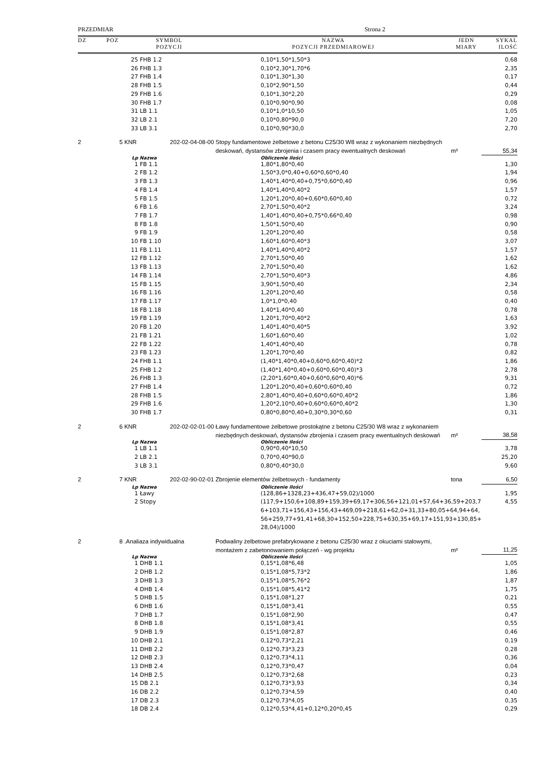PRZEDMIAR Strona 2
| DZ | POZ | SYMBOL POZYCJI | | NAZWA POZYCJI PRZEDMIAROWEJ | JEDN MIARY | SYKAL ILOŚĆ |
| --- | --- | --- | --- | --- | --- | --- |
| | | 25 | FHB 1.2 | 0,10*1,50*1,50*3 | | 0,68 |
| | | 26 | FHB 1.3 | 0,10*2,30*1,70*6 | | 2,35 |
| | | 27 | FHB 1.4 | 0,10*1,30*1,30 | | 0,17 |
| | | 28 | FHB 1.5 | 0,10*2,90*1,50 | | 0,44 |
| | | 29 | FHB 1.6 | 0,10*1,30*2,20 | | 0,29 |
| | | 30 | FHB 1.7 | 0,10*0,90*0,90 | | 0,08 |
| | | 31 | LB 1.1 | 0,10*1,0*10,50 | | 1,05 |
| | | 32 | LB 2.1 | 0,10*0,80*90,0 | | 7,20 |
| | | 33 | LB 3.1 | 0,10*0,90*30,0 | | 2,70 |
| 2 | 5 | KNR | 202-02-04-08-00 | Stopy fundamentowe żelbetowe z betonu C25/30 W8 wraz z wykonaniem niezbędnych deskowań, dystansów zbrojenia i czasem pracy ewentualnych deskowań | m³ | 55,34 |
| | | Lp | Nazwa | Obliczenie ilości | | |
| | | 1 | FB 1.1 | 1,80*1,80*0,40 | | 1,30 |
| | | 2 | FB 1.2 | 1,50*3,0*0,40+0,60*0,60*0,40 | | 1,94 |
| | | 3 | FB 1.3 | 1,40*1,40*0,40+0,75*0,60*0,40 | | 0,96 |
| | | 4 | FB 1.4 | 1,40*1,40*0,40*2 | | 1,57 |
| | | 5 | FB 1.5 | 1,20*1,20*0,40+0,60*0,60*0,40 | | 0,72 |
| | | 6 | FB 1.6 | 2,70*1,50*0,40*2 | | 3,24 |
| | | 7 | FB 1.7 | 1,40*1,40*0,40+0,75*0,66*0,40 | | 0,98 |
| | | 8 | FB 1.8 | 1,50*1,50*0,40 | | 0,90 |
| | | 9 | FB 1.9 | 1,20*1,20*0,40 | | 0,58 |
| | | 10 | FB 1.10 | 1,60*1,60*0,40*3 | | 3,07 |
| | | 11 | FB 1.11 | 1,40*1,40*0,40*2 | | 1,57 |
| | | 12 | FB 1.12 | 2,70*1,50*0,40 | | 1,62 |
| | | 13 | FB 1.13 | 2,70*1,50*0,40 | | 1,62 |
| | | 14 | FB 1.14 | 2,70*1,50*0,40*3 | | 4,86 |
| | | 15 | FB 1.15 | 3,90*1,50*0,40 | | 2,34 |
| | | 16 | FB 1.16 | 1,20*1,20*0,40 | | 0,58 |
| | | 17 | FB 1.17 | 1,0*1,0*0,40 | | 0,40 |
| | | 18 | FB 1.18 | 1,40*1,40*0,40 | | 0,78 |
| | | 19 | FB 1.19 | 1,20*1,70*0,40*2 | | 1,63 |
| | | 20 | FB 1.20 | 1,40*1,40*0,40*5 | | 3,92 |
| | | 21 | FB 1.21 | 1,60*1,60*0,40 | | 1,02 |
| | | 22 | FB 1.22 | 1,40*1,40*0,40 | | 0,78 |
| | | 23 | FB 1.23 | 1,20*1,70*0,40 | | 0,82 |
| | | 24 | FHB 1.1 | (1,40*1,40*0,40+0,60*0,60*0,40)*2 | | 1,86 |
| | | 25 | FHB 1.2 | (1,40*1,40*0,40+0,60*0,60*0,40)*3 | | 2,78 |
| | | 26 | FHB 1.3 | (2,20*1,60*0,40+0,60*0,60*0,40)*6 | | 9,31 |
| | | 27 | FHB 1.4 | 1,20*1,20*0,40+0,60*0,60*0,40 | | 0,72 |
| | | 28 | FHB 1.5 | 2,80*1,40*0,40+0,60*0,60*0,40*2 | | 1,86 |
| | | 29 | FHB 1.6 | 1,20*2,10*0,40+0,60*0,60*0,40*2 | | 1,30 |
| | | 30 | FHB 1.7 | 0,80*0,80*0,40+0,30*0,30*0,60 | | 0,31 |
| 2 | 6 | KNR | 202-02-02-01-00 | Ławy fundamentowe żelbetowe prostokątne z betonu C25/30 W8 wraz z wykonaniem niezbędnych deskowań, dystansów zbrojenia i czasem pracy ewentualnych deskowań | m³ | 38,58 |
| | | Lp | Nazwa | Obliczenie ilości | | |
| | | 1 | LB 1.1 | 0,90*0,40*10,50 | | 3,78 |
| | | 2 | LB 2.1 | 0,70*0,40*90,0 | | 25,20 |
| | | 3 | LB 3.1 | 0,80*0,40*30,0 | | 9,60 |
| 2 | 7 | KNR | 202-02-90-02-01 | Zbrojenie elementów żelbetowych - fundamenty | tona | 6,50 |
| | | Lp | Nazwa | Obliczenie ilości | | |
| | | 1 | Ławy | (128,86+1328,23+436,47+59,02)/1000 | | 1,95 |
| | | 2 | Stopy | (117,9+150,6+108,89+159,39+69,17+306,56+121,01+57,64+36,59+203,7 6+103,71+156,43+156,43+469,09+218,61+62,0+31,33+80,05+64,94+64, 56+259,77+91,41+68,30+152,50+228,75+630,35+69,17+151,93+130,85+ 28,04)/1000 | | 4,55 |
| 2 | 8 | .Analiaza indywidualna | | Podwaliny żelbetowe prefabrykowane z betonu C25/30 wraz z okuciami stalowymi, montażem z zabetonowaniem połączeń - wg projektu | m³ | 11,25 |
| | | Lp | Nazwa | Obliczenie ilości | | |
| | | 1 | DHB 1.1 | 0,15*1,08*6,48 | | 1,05 |
| | | 2 | DHB 1.2 | 0,15*1,08*5,73*2 | | 1,86 |
| | | 3 | DHB 1.3 | 0,15*1,08*5,76*2 | | 1,87 |
| | | 4 | DHB 1.4 | 0,15*1,08*5,41*2 | | 1,75 |
| | | 5 | DHB 1.5 | 0,15*1,08*1,27 | | 0,21 |
| | | 6 | DHB 1.6 | 0,15*1,08*3,41 | | 0,55 |
| | | 7 | DHB 1.7 | 0,15*1,08*2,90 | | 0,47 |
| | | 8 | DHB 1.8 | 0,15*1,08*3,41 | | 0,55 |
| | | 9 | DHB 1.9 | 0,15*1,08*2,87 | | 0,46 |
| | | 10 | DHB 2.1 | 0,12*0,73*2,21 | | 0,19 |
| | | 11 | DHB 2.2 | 0,12*0,73*3,23 | | 0,28 |
| | | 12 | DHB 2.3 | 0,12*0,73*4,11 | | 0,36 |
| | | 13 | DHB 2.4 | 0,12*0,73*0,47 | | 0,04 |
| | | 14 | DHB 2.5 | 0,12*0,73*2,68 | | 0,23 |
| | | 15 | DB 2.1 | 0,12*0,73*3,93 | | 0,34 |
| | | 16 | DB 2.2 | 0,12*0,73*4,59 | | 0,40 |
| | | 17 | DB 2.3 | 0,12*0,73*4,05 | | 0,35 |
| | | 18 | DB 2.4 | 0,12*0,53*4,41+0,12*0,20*0,45 | | 0,29 |